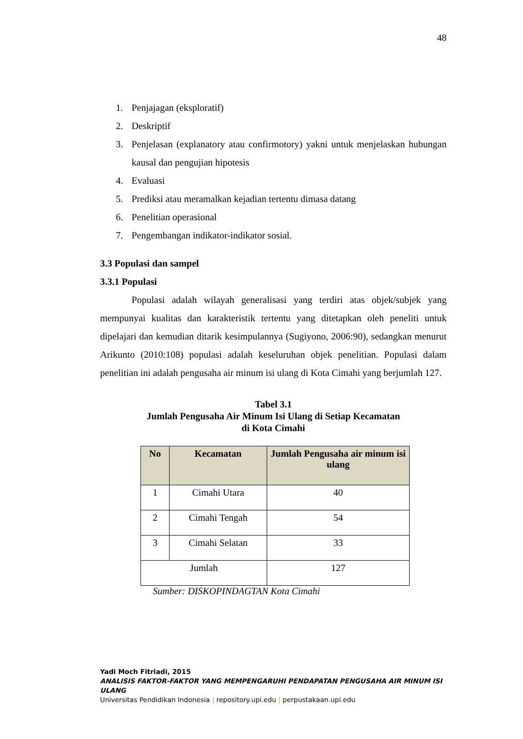48
1. Penjajagan (eksploratif)
2. Deskriptif
3. Penjelasan (explanatory atau confirmotory) yakni untuk menjelaskan hubungan kausal dan pengujian hipotesis
4. Evaluasi
5. Prediksi atau meramalkan kejadian tertentu dimasa datang
6. Penelitian operasional
7. Pengembangan indikator-indikator sosial.
3.3 Populasi dan sampel
3.3.1 Populasi
Populasi adalah wilayah generalisasi yang terdiri atas objek/subjek yang mempunyai kualitas dan karakteristik tertentu yang ditetapkan oleh peneliti untuk dipelajari dan kemudian ditarik kesimpulannya (Sugiyono, 2006:90), sedangkan menurut Arikunto (2010:108) populasi adalah keseluruhan objek penelitian. Populasi dalam penelitian ini adalah pengusaha air minum isi ulang di Kota Cimahi yang berjumlah 127.
Tabel 3.1
Jumlah Pengusaha Air Minum Isi Ulang di Setiap Kecamatan
di Kota Cimahi
| No | Kecamatan | Jumlah Pengusaha air minum isi ulang |
| --- | --- | --- |
| 1 | Cimahi Utara | 40 |
| 2 | Cimahi Tengah | 54 |
| 3 | Cimahi Selatan | 33 |
| Jumlah | | 127 |
Sumber: DISKOPINDAGTAN Kota Cimahi
Yadi Moch Fitriadi, 2015
ANALISIS FAKTOR-FAKTOR YANG MEMPENGARUHI PENDAPATAN PENGUSAHA AIR MINUM ISI ULANG
Universitas Pendidikan Indonesia | repository.upi.edu | perpustakaan.upi.edu